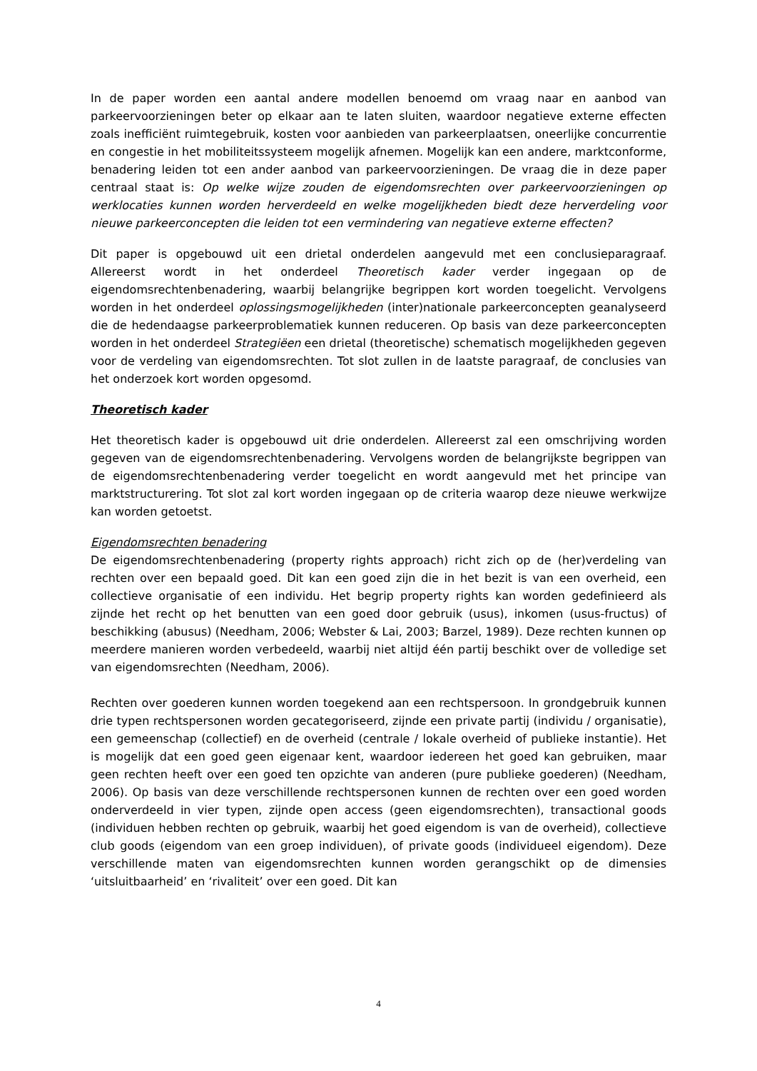In de paper worden een aantal andere modellen benoemd om vraag naar en aanbod van parkeervoorzieningen beter op elkaar aan te laten sluiten, waardoor negatieve externe effecten zoals inefficiënt ruimtegebruik, kosten voor aanbieden van parkeerplaatsen, oneerlijke concurrentie en congestie in het mobiliteitssysteem mogelijk afnemen. Mogelijk kan een andere, marktconforme, benadering leiden tot een ander aanbod van parkeervoorzieningen. De vraag die in deze paper centraal staat is: Op welke wijze zouden de eigendomsrechten over parkeervoorzieningen op werklocaties kunnen worden herverdeeld en welke mogelijkheden biedt deze herverdeling voor nieuwe parkeerconcepten die leiden tot een vermindering van negatieve externe effecten?
Dit paper is opgebouwd uit een drietal onderdelen aangevuld met een conclusieparagraaf. Allereerst wordt in het onderdeel Theoretisch kader verder ingegaan op de eigendomsrechtenbenadering, waarbij belangrijke begrippen kort worden toegelicht. Vervolgens worden in het onderdeel oplossingsmogelijkheden (inter)nationale parkeerconcepten geanalyseerd die de hedendaagse parkeerproblematiek kunnen reduceren. Op basis van deze parkeerconcepten worden in het onderdeel Strategiëen een drietal (theoretische) schematisch mogelijkheden gegeven voor de verdeling van eigendomsrechten. Tot slot zullen in de laatste paragraaf, de conclusies van het onderzoek kort worden opgesomd.
Theoretisch kader
Het theoretisch kader is opgebouwd uit drie onderdelen. Allereerst zal een omschrijving worden gegeven van de eigendomsrechtenbenadering. Vervolgens worden de belangrijkste begrippen van de eigendomsrechtenbenadering verder toegelicht en wordt aangevuld met het principe van marktstructurering. Tot slot zal kort worden ingegaan op de criteria waarop deze nieuwe werkwijze kan worden getoetst.
Eigendomsrechten benadering
De eigendomsrechtenbenadering (property rights approach) richt zich op de (her)verdeling van rechten over een bepaald goed. Dit kan een goed zijn die in het bezit is van een overheid, een collectieve organisatie of een individu. Het begrip property rights kan worden gedefinieerd als zijnde het recht op het benutten van een goed door gebruik (usus), inkomen (usus-fructus) of beschikking (abusus) (Needham, 2006; Webster & Lai, 2003; Barzel, 1989). Deze rechten kunnen op meerdere manieren worden verbedeeld, waarbij niet altijd één partij beschikt over de volledige set van eigendomsrechten (Needham, 2006).
Rechten over goederen kunnen worden toegekend aan een rechtspersoon. In grondgebruik kunnen drie typen rechtspersonen worden gecategoriseerd, zijnde een private partij (individu / organisatie), een gemeenschap (collectief) en de overheid (centrale / lokale overheid of publieke instantie). Het is mogelijk dat een goed geen eigenaar kent, waardoor iedereen het goed kan gebruiken, maar geen rechten heeft over een goed ten opzichte van anderen (pure publieke goederen) (Needham, 2006). Op basis van deze verschillende rechtspersonen kunnen de rechten over een goed worden onderverdeeld in vier typen, zijnde open access (geen eigendomsrechten), transactional goods (individuen hebben rechten op gebruik, waarbij het goed eigendom is van de overheid), collectieve club goods (eigendom van een groep individuen), of private goods (individueel eigendom). Deze verschillende maten van eigendomsrechten kunnen worden gerangschikt op de dimensies ‘uitsluitbaarheid’ en ‘rivaliteit’ over een goed. Dit kan
4